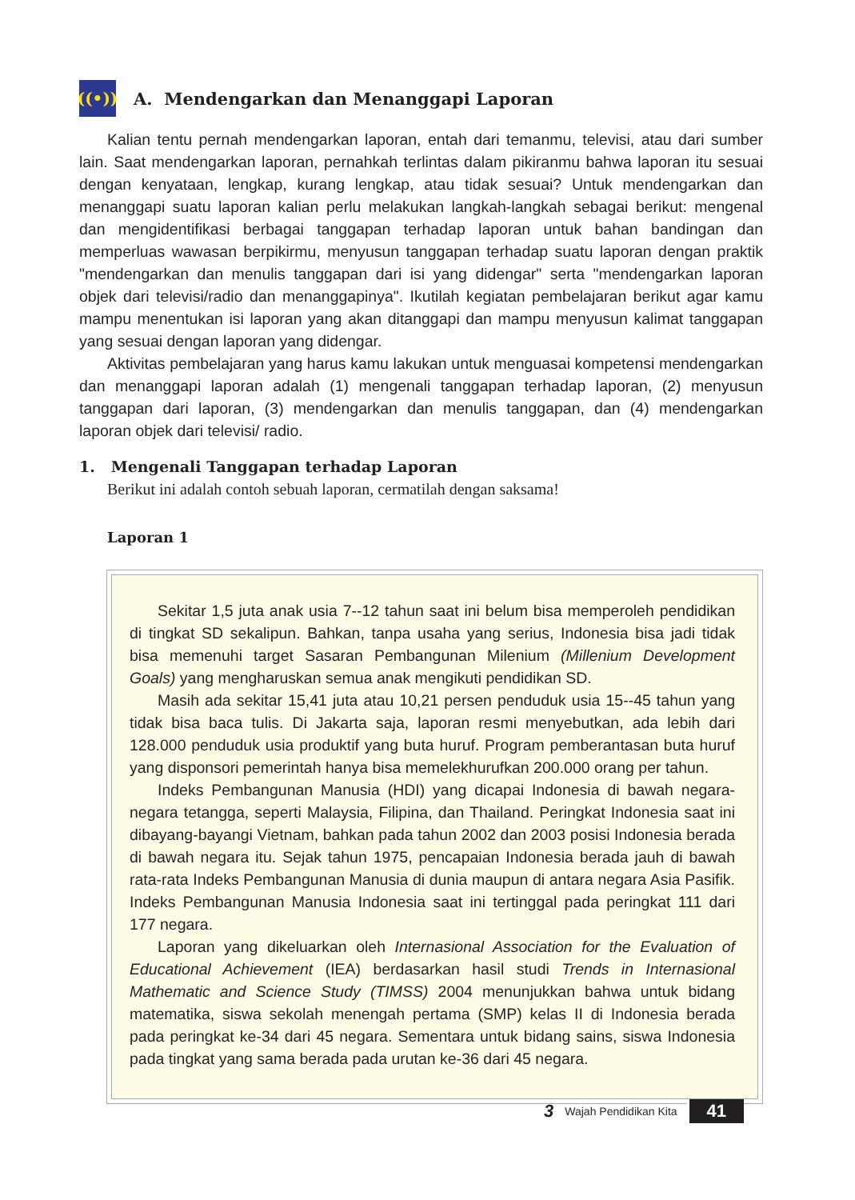((•)) A. Mendengarkan dan Menanggapi Laporan
Kalian tentu pernah mendengarkan laporan, entah dari temanmu, televisi, atau dari sumber lain. Saat mendengarkan laporan, pernahkah terlintas dalam pikiranmu bahwa laporan itu sesuai dengan kenyataan, lengkap, kurang lengkap, atau tidak sesuai? Untuk mendengarkan dan menanggapi suatu laporan kalian perlu melakukan langkah-langkah sebagai berikut: mengenal dan mengidentifikasi berbagai tanggapan terhadap laporan untuk bahan bandingan dan memperluas wawasan berpikirmu, menyusun tanggapan terhadap suatu laporan dengan praktik "mendengarkan dan menulis tanggapan dari isi yang didengar" serta "mendengarkan laporan objek dari televisi/radio dan menanggapinya". Ikutilah kegiatan pembelajaran berikut agar kamu mampu menentukan isi laporan yang akan ditanggapi dan mampu menyusun kalimat tanggapan yang sesuai dengan laporan yang didengar.
Aktivitas pembelajaran yang harus kamu lakukan untuk menguasai kompetensi mendengarkan dan menanggapi laporan adalah (1) mengenali tanggapan terhadap laporan, (2) menyusun tanggapan dari laporan, (3) mendengarkan dan menulis tanggapan, dan (4) mendengarkan laporan objek dari televisi/ radio.
1. Mengenali Tanggapan terhadap Laporan
Berikut ini adalah contoh sebuah laporan, cermatilah dengan saksama!
Laporan 1
Sekitar 1,5 juta anak usia 7--12 tahun saat ini belum bisa memperoleh pendidikan di tingkat SD sekalipun. Bahkan, tanpa usaha yang serius, Indonesia bisa jadi tidak bisa memenuhi target Sasaran Pembangunan Milenium (Millenium Development Goals) yang mengharuskan semua anak mengikuti pendidikan SD.
Masih ada sekitar 15,41 juta atau 10,21 persen penduduk usia 15--45 tahun yang tidak bisa baca tulis. Di Jakarta saja, laporan resmi menyebutkan, ada lebih dari 128.000 penduduk usia produktif yang buta huruf. Program pemberantasan buta huruf yang disponsori pemerintah hanya bisa memelekhurufkan 200.000 orang per tahun.
Indeks Pembangunan Manusia (HDI) yang dicapai Indonesia di bawah negara-negara tetangga, seperti Malaysia, Filipina, dan Thailand. Peringkat Indonesia saat ini dibayang-bayangi Vietnam, bahkan pada tahun 2002 dan 2003 posisi Indonesia berada di bawah negara itu. Sejak tahun 1975, pencapaian Indonesia berada jauh di bawah rata-rata Indeks Pembangunan Manusia di dunia maupun di antara negara Asia Pasifik. Indeks Pembangunan Manusia Indonesia saat ini tertinggal pada peringkat 111 dari 177 negara.
Laporan yang dikeluarkan oleh Internasional Association for the Evaluation of Educational Achievement (IEA) berdasarkan hasil studi Trends in Internasional Mathematic and Science Study (TIMSS) 2004 menunjukkan bahwa untuk bidang matematika, siswa sekolah menengah pertama (SMP) kelas II di Indonesia berada pada peringkat ke-34 dari 45 negara. Sementara untuk bidang sains, siswa Indonesia pada tingkat yang sama berada pada urutan ke-36 dari 45 negara.
3 Wajah Pendidikan Kita 41